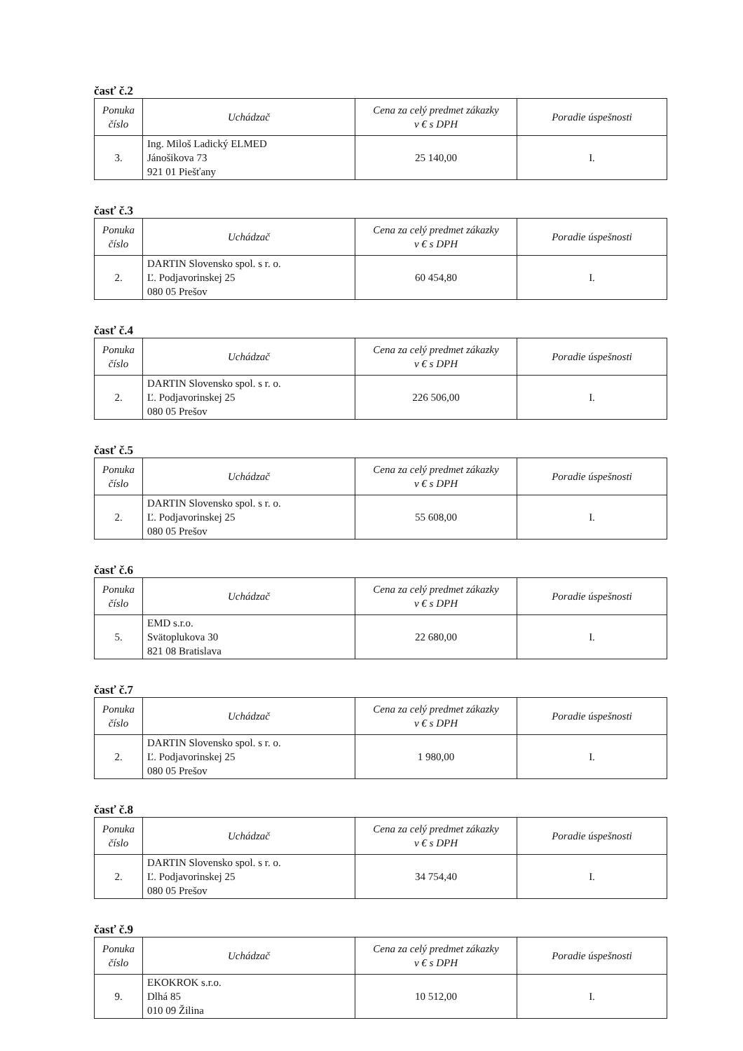časť č.2
| Ponuka číslo | Uchádzač | Cena za celý predmet zákazky v € s DPH | Poradie úspešnosti |
| --- | --- | --- | --- |
| 3. | Ing. Miloš Ladický ELMED Jánošikova 73 921 01 Piešťany | 25 140,00 | I. |
časť č.3
| Ponuka číslo | Uchádzač | Cena za celý predmet zákazky v € s DPH | Poradie úspešnosti |
| --- | --- | --- | --- |
| 2. | DARTIN Slovensko spol. s r. o. Ľ. Podjavorinskej 25 080 05 Prešov | 60 454,80 | I. |
časť č.4
| Ponuka číslo | Uchádzač | Cena za celý predmet zákazky v € s DPH | Poradie úspešnosti |
| --- | --- | --- | --- |
| 2. | DARTIN Slovensko spol. s r. o. Ľ. Podjavorinskej 25 080 05 Prešov | 226 506,00 | I. |
časť č.5
| Ponuka číslo | Uchádzač | Cena za celý predmet zákazky v € s DPH | Poradie úspešnosti |
| --- | --- | --- | --- |
| 2. | DARTIN Slovensko spol. s r. o. Ľ. Podjavorinskej 25 080 05 Prešov | 55 608,00 | I. |
časť č.6
| Ponuka číslo | Uchádzač | Cena za celý predmet zákazky v € s DPH | Poradie úspešnosti |
| --- | --- | --- | --- |
| 5. | EMD s.r.o. Svätoplukova 30 821 08 Bratislava | 22 680,00 | I. |
časť č.7
| Ponuka číslo | Uchádzač | Cena za celý predmet zákazky v € s DPH | Poradie úspešnosti |
| --- | --- | --- | --- |
| 2. | DARTIN Slovensko spol. s r. o. Ľ. Podjavorinskej 25 080 05 Prešov | 1 980,00 | I. |
časť č.8
| Ponuka číslo | Uchádzač | Cena za celý predmet zákazky v € s DPH | Poradie úspešnosti |
| --- | --- | --- | --- |
| 2. | DARTIN Slovensko spol. s r. o. Ľ. Podjavorinskej 25 080 05 Prešov | 34 754,40 | I. |
časť č.9
| Ponuka číslo | Uchádzač | Cena za celý predmet zákazky v € s DPH | Poradie úspešnosti |
| --- | --- | --- | --- |
| 9. | EKOKROK s.r.o. Dlhá 85 010 09 Žilina | 10 512,00 | I. |